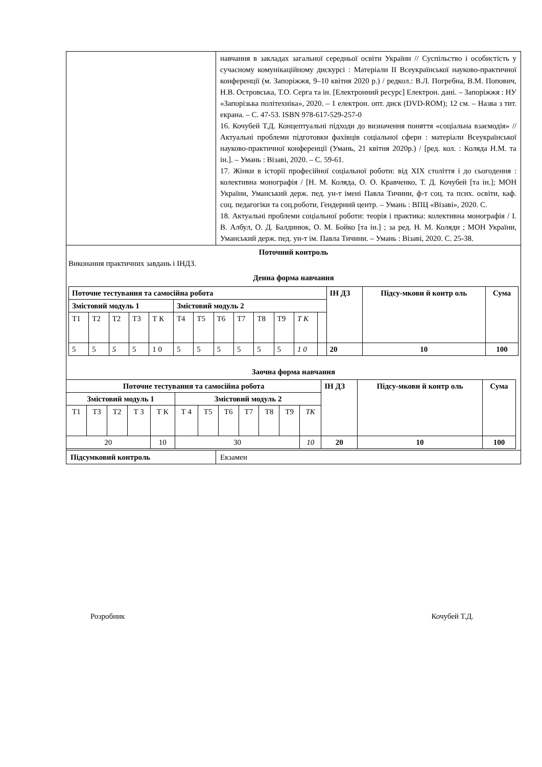| | навчання в закладах загальної середньої освіти України // Суспільство і особистість у сучасному комунікаційному дискурсі : Матеріали ІІ Всеукраїнської науково-практичної конференції (м. Запоріжжя, 9–10 квітня 2020 р.) / редкол.: В.Л. Погребна, В.М. Попович, Н.В. Островська, Т.О. Серга та ін. [Електронний ресурс] Електрон. дані. – Запоріжжя : НУ «Запорізька політехніка», 2020. – 1 електрон. опт. диск (DVD-ROM); 12 см. – Назва з тит. екрана. – С. 47-53. ISBN 978-617-529-257-0 16. Кочубей Т.Д. Концептуальні підходи до визначення поняття «соціальна взаємодія» // Актуальні проблеми підготовки фахівців соціальної сфери : матеріали Всеукраїнської науково-практичної конференції (Умань, 21 квітня 2020р.) / [ред. кол. : Коляда Н.М. та ін.]. – Умань : Візаві, 2020. – С. 59-61. 17. Жінки в історії професійної соціальної роботи: від XIX століття і до сьогодення : колективна монографія / [Н. М. Коляда, О. О. Кравченко, Т. Д. Кочубей [та ін.]; МОН України, Уманський держ. пед. ун-т імені Павла Тичини, ф-т соц. та псих. освіти, каф. соц. педагогіки та соц.роботи, Гендерний центр. – Умань : ВПЦ «Візаві», 2020. С. 18. Актуальні проблеми соціальної роботи: теорія і практика: колективна монографія / І. В. Албул, О. Д. Балдинюк, О. М. Бойко [та ін.] ; за ред. Н. М. Коляди ; МОН України, Уманський держ. пед. ун-т ім. Павла Тичини. – Умань : Візаві, 2020. С. 25-38. |
| Поточний контроль Виконання практичних завдань і ІНДЗ. Денна форма навчання / Поточне тестування та самосійна робота / / / / / / / / / / / / / ІН ДЗ / Підсу-мкови й контр оль / Сума / / --- / --- / --- / --- / --- / --- / --- / --- / --- / --- / --- / --- / --- / --- / --- / --- / / Змістовий модуль 1 / / / / / Змістовий модуль 2 / / / / / / / / / / / / Т1 / Т2 / Т2 / Т3 / Т К / Т4 / Т5 / Т6 / Т7 / Т8 / Т9 / Т К / / / / / / 5 / 5 / 5 / 5 / 1 0 / 5 / 5 / 5 / 5 / 5 / 5 / 1 0 / / 20 / 10 / 100 / Заочна форма навчання / Поточне тестування та самосійна робота / / / / / / / / / / / / ІН ДЗ / Підсу-мкови й контр оль / Сума / / --- / --- / --- / --- / --- / --- / --- / --- / --- / --- / --- / --- / --- / --- / --- / / Змістовий модуль 1 / / / / / Змістовий модуль 2 / / / / / / / / / / / Т1 / Т3 / Т2 / Т 3 / Т К / Т 4 / Т5 / Т6 / Т7 / Т8 / Т9 / ТК / / / / / 20 / / / / 10 / 30 / / / / / / 10 / 20 / 10 / 100 / | |
| Підсумковий контроль | Екзамен |
Розробник Кочубей Т.Д.